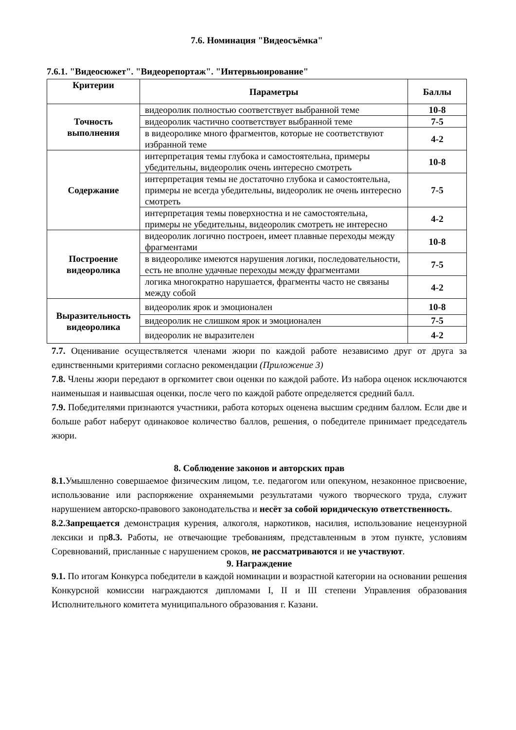7.6. Номинация "Видеосъёмка"
7.6.1. "Видеосюжет". "Видеорепортаж". "Интервьюирование"
| Критерии | Параметры | Баллы |
| --- | --- | --- |
| Точность выполнения | видеоролик полностью соответствует выбранной теме | 10-8 |
| | видеоролик частично соответствует выбранной теме | 7-5 |
| | в видеоролике много фрагментов, которые не соответствуют избранной теме | 4-2 |
| Содержание | интерпретация темы глубока и самостоятельна, примеры убедительны, видеоролик очень интересно смотреть | 10-8 |
| | интерпретация темы не достаточно глубока и самостоятельна, примеры не всегда убедительны, видеоролик не очень интересно смотреть | 7-5 |
| | интерпретация темы поверхностна и не самостоятельна, примеры не убедительны, видеоролик смотреть не интересно | 4-2 |
| Построение видеоролика | видеоролик логично построен, имеет плавные переходы между фрагментами | 10-8 |
| | в видеоролике имеются нарушения логики, последовательности, есть не вполне удачные переходы между фрагментами | 7-5 |
| | логика многократно нарушается, фрагменты часто не связаны между собой | 4-2 |
| Выразительность видеоролика | видеоролик ярок и эмоционален | 10-8 |
| | видеоролик не слишком ярок и эмоционален | 7-5 |
| | видеоролик не выразителен | 4-2 |
7.7. Оценивание осуществляется членами жюри по каждой работе независимо друг от друга за единственными критериями согласно рекомендации (Приложение 3)
7.8. Члены жюри передают в оргкомитет свои оценки по каждой работе. Из набора оценок исключаются наименьшая и наивысшая оценки, после чего по каждой работе определяется средний балл.
7.9. Победителями признаются участники, работа которых оценена высшим средним баллом. Если две и больше работ наберут одинаковое количество баллов, решения, о победителе принимает председатель жюри.
8. Соблюдение законов и авторских прав
8.1. Умышленно совершаемое физическим лицом, т.е. педагогом или опекуном, незаконное присвоение, использование или распоряжение охраняемыми результатами чужого творческого труда, служит нарушением авторско-правового законодательства и несёт за собой юридическую ответственность.
8.2.Запрещается демонстрация курения, алкоголя, наркотиков, насилия, использование нецензурной лексики и пр8.3. Работы, не отвечающие требованиям, представленным в этом пункте, условиям Соревнований, присланные с нарушением сроков, не рассматриваются и не участвуют.
9. Награждение
9.1. По итогам Конкурса победители в каждой номинации и возрастной категории на основании решения Конкурсной комиссии награждаются дипломами I, II и III степени Управления образования Исполнительного комитета муниципального образования г. Казани.